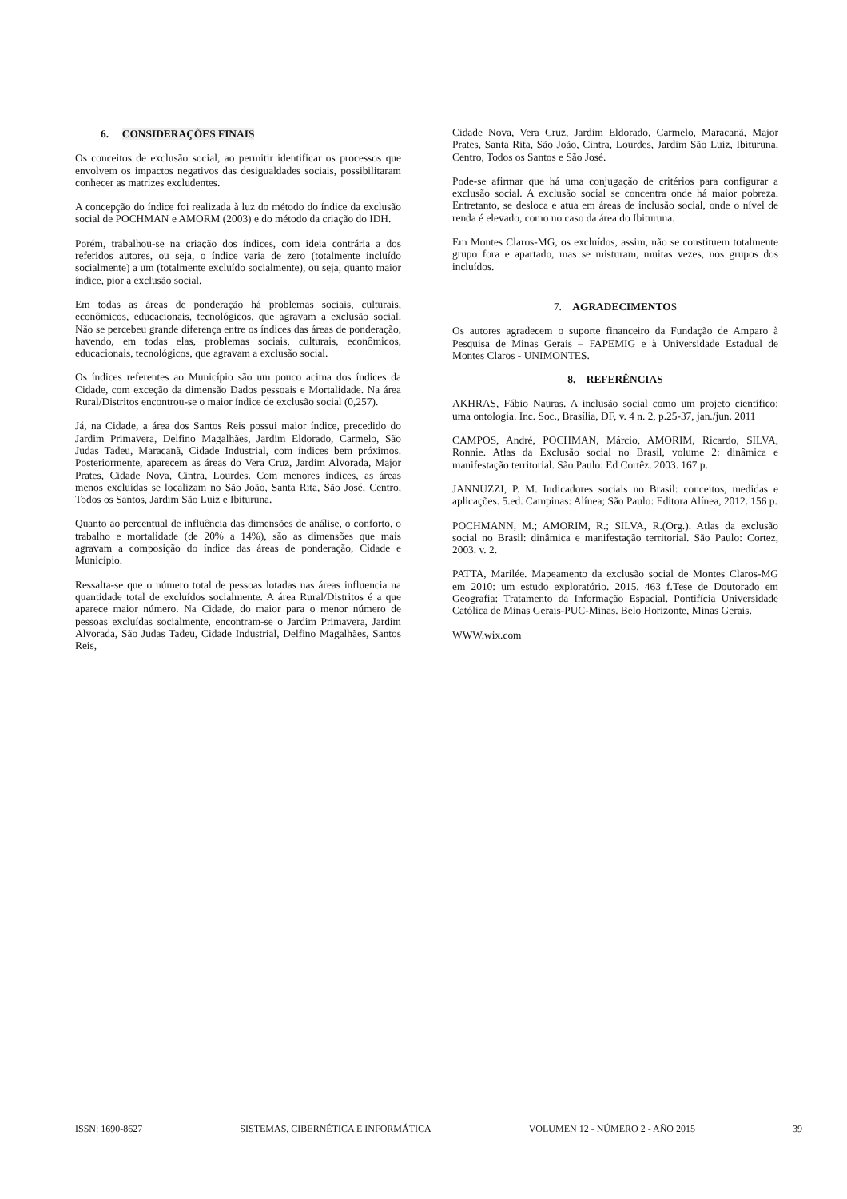6. CONSIDERAÇÕES FINAIS
Os conceitos de exclusão social, ao permitir identificar os processos que envolvem os impactos negativos das desigualdades sociais, possibilitaram conhecer as matrizes excludentes.
A concepção do índice foi realizada à luz do método do índice da exclusão social de POCHMAN e AMORM (2003) e do método da criação do IDH.
Porém, trabalhou-se na criação dos índices, com ideia contrária a dos referidos autores, ou seja, o índice varia de zero (totalmente incluído socialmente) a um (totalmente excluído socialmente), ou seja, quanto maior índice, pior a exclusão social.
Em todas as áreas de ponderação há problemas sociais, culturais, econômicos, educacionais, tecnológicos, que agravam a exclusão social. Não se percebeu grande diferença entre os índices das áreas de ponderação, havendo, em todas elas, problemas sociais, culturais, econômicos, educacionais, tecnológicos, que agravam a exclusão social.
Os índices referentes ao Município são um pouco acima dos índices da Cidade, com exceção da dimensão Dados pessoais e Mortalidade. Na área Rural/Distritos encontrou-se o maior índice de exclusão social (0,257).
Já, na Cidade, a área dos Santos Reis possui maior índice, precedido do Jardim Primavera, Delfino Magalhães, Jardim Eldorado, Carmelo, São Judas Tadeu, Maracanã, Cidade Industrial, com índices bem próximos. Posteriormente, aparecem as áreas do Vera Cruz, Jardim Alvorada, Major Prates, Cidade Nova, Cintra, Lourdes. Com menores índices, as áreas menos excluídas se localizam no São João, Santa Rita, São José, Centro, Todos os Santos, Jardim São Luiz e Ibituruna.
Quanto ao percentual de influência das dimensões de análise, o conforto, o trabalho e mortalidade (de 20% a 14%), são as dimensões que mais agravam a composição do índice das áreas de ponderação, Cidade e Município.
Ressalta-se que o número total de pessoas lotadas nas áreas influencia na quantidade total de excluídos socialmente. A área Rural/Distritos é a que aparece maior número. Na Cidade, do maior para o menor número de pessoas excluídas socialmente, encontram-se o Jardim Primavera, Jardim Alvorada, São Judas Tadeu, Cidade Industrial, Delfino Magalhães, Santos Reis,
Cidade Nova, Vera Cruz, Jardim Eldorado, Carmelo, Maracanã, Major Prates, Santa Rita, São João, Cintra, Lourdes, Jardim São Luiz, Ibituruna, Centro, Todos os Santos e São José.
Pode-se afirmar que há uma conjugação de critérios para configurar a exclusão social. A exclusão social se concentra onde há maior pobreza. Entretanto, se desloca e atua em áreas de inclusão social, onde o nível de renda é elevado, como no caso da área do Ibituruna.
Em Montes Claros-MG, os excluídos, assim, não se constituem totalmente grupo fora e apartado, mas se misturam, muitas vezes, nos grupos dos incluídos.
7. AGRADECIMENTOS
Os autores agradecem o suporte financeiro da Fundação de Amparo à Pesquisa de Minas Gerais – FAPEMIG e à Universidade Estadual de Montes Claros - UNIMONTES.
8. REFERÊNCIAS
AKHRAS, Fábio Nauras. A inclusão social como um projeto científico: uma ontologia. Inc. Soc., Brasília, DF, v. 4 n. 2, p.25-37, jan./jun. 2011
CAMPOS, André, POCHMAN, Márcio, AMORIM, Ricardo, SILVA, Ronnie. Atlas da Exclusão social no Brasil, volume 2: dinâmica e manifestação territorial. São Paulo: Ed Cortêz. 2003. 167 p.
JANNUZZI, P. M. Indicadores sociais no Brasil: conceitos, medidas e aplicações. 5.ed. Campinas: Alínea; São Paulo: Editora Alínea, 2012. 156 p.
POCHMANN, M.; AMORIM, R.; SILVA, R.(Org.). Atlas da exclusão social no Brasil: dinâmica e manifestação territorial. São Paulo: Cortez, 2003. v. 2.
PATTA, Marilée. Mapeamento da exclusão social de Montes Claros-MG em 2010: um estudo exploratório. 2015. 463 f.Tese de Doutorado em Geografia: Tratamento da Informação Espacial. Pontifícia Universidade Católica de Minas Gerais-PUC-Minas. Belo Horizonte, Minas Gerais.
WWW.wix.com
ISSN: 1690-8627 SISTEMAS, CIBERNÉTICA E INFORMÁTICA VOLUMEN 12 - NÚMERO 2 - AÑO 2015 39